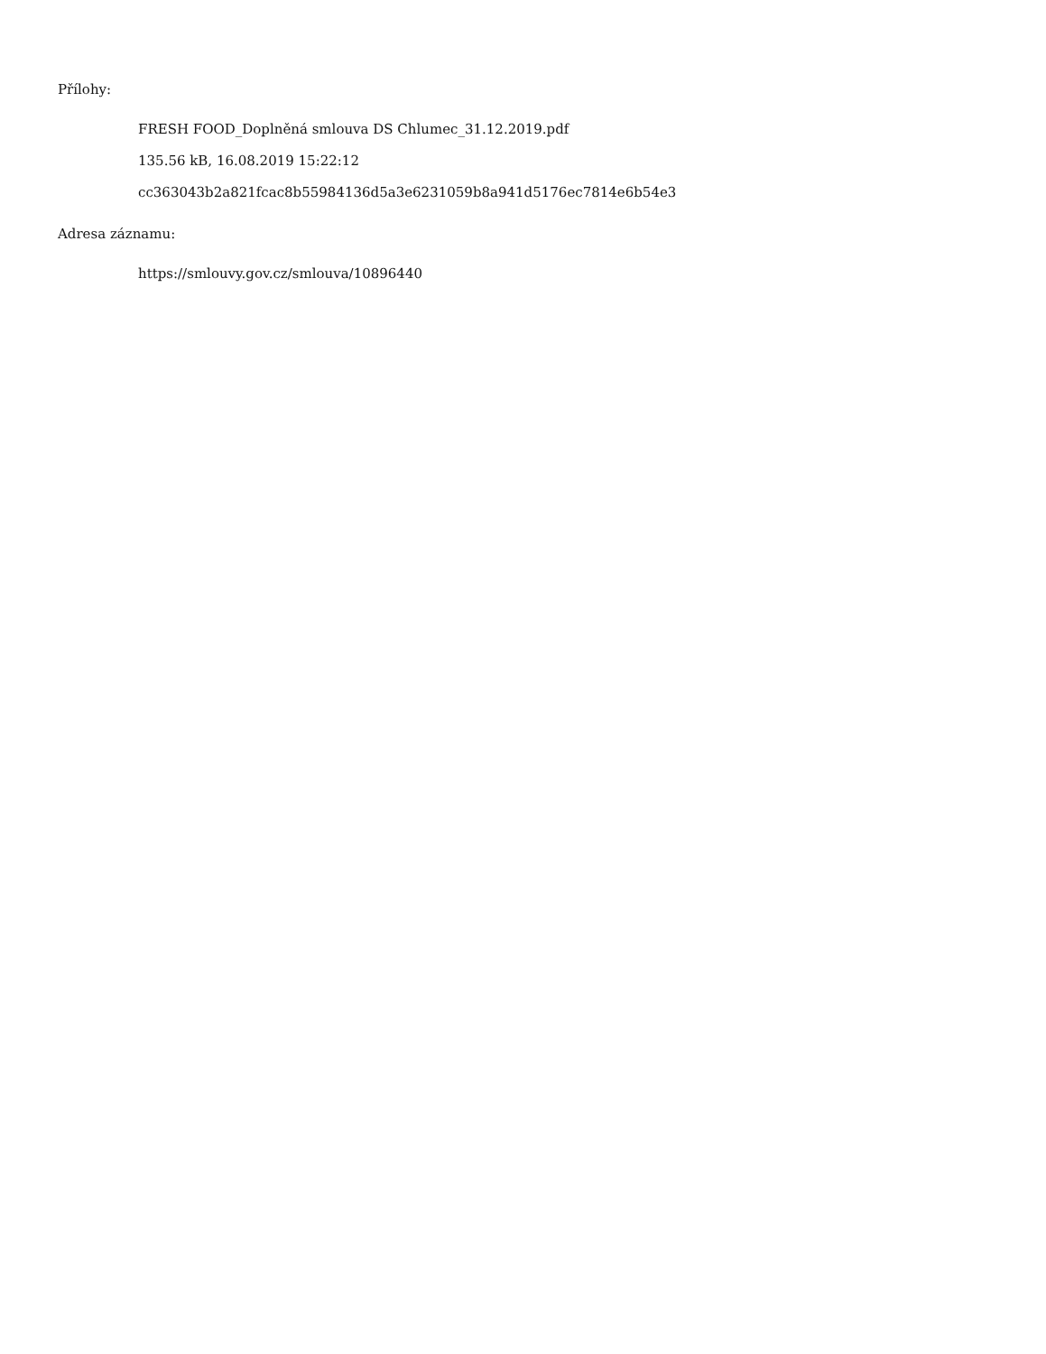Přílohy:
FRESH FOOD_Doplněná smlouva DS Chlumec_31.12.2019.pdf
135.56 kB, 16.08.2019 15:22:12
cc363043b2a821fcac8b55984136d5a3e6231059b8a941d5176ec7814e6b54e3
Adresa záznamu:
https://smlouvy.gov.cz/smlouva/10896440